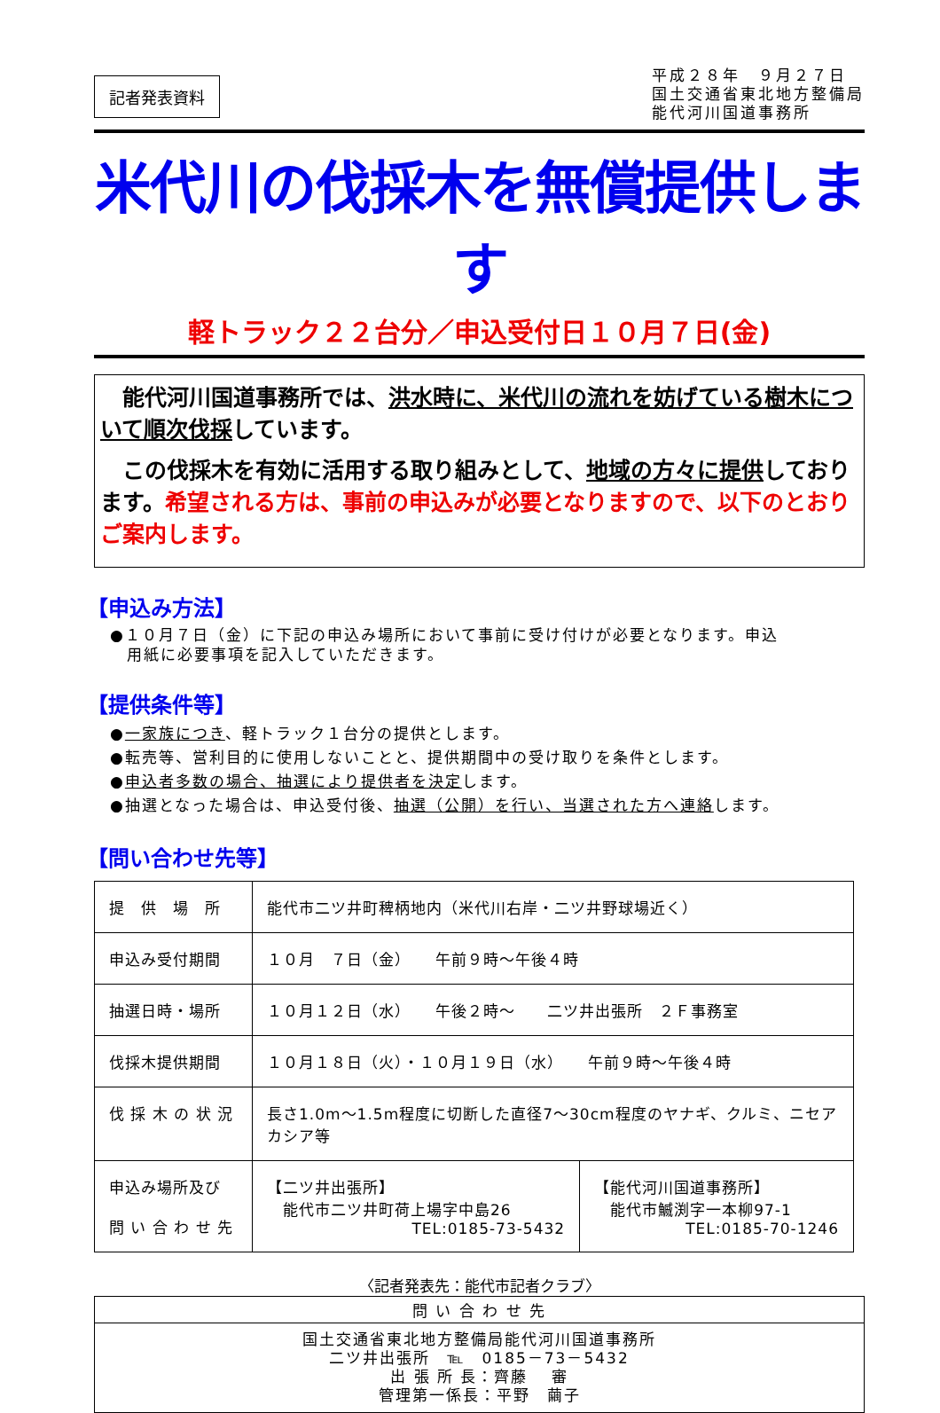記者発表資料
平成２８年　９月２７日
国土交通省東北地方整備局
能代河川国道事務所
米代川の伐採木を無償提供します
軽トラック２２台分／申込受付日１０月７日(金)
　能代河川国道事務所では、洪水時に、米代川の流れを妨げている樹木について順次伐採しています。
　この伐採木を有効に活用する取り組みとして、地域の方々に提供しております。希望される方は、事前の申込みが必要となりますので、以下のとおりご案内します。
【申込み方法】
●１０月７日（金）に下記の申込み場所において事前に受け付けが必要となります。申込
　用紙に必要事項を記入していただきます。
【提供条件等】
●一家族につき、軽トラック１台分の提供とします。
●転売等、営利目的に使用しないことと、提供期間中の受け取りを条件とします。
●申込者多数の場合、抽選により提供者を決定します。
●抽選となった場合は、申込受付後、抽選（公開）を行い、当選された方へ連絡します。
【問い合わせ先等】
| 提 供 場 所 | 能代市二ツ井町稗柄地内（米代川右岸・二ツ井野球場近く） | |
| 申込み受付期間 | １０月 ７日（金） 午前９時～午後４時 | |
| 抽選日時・場所 | １０月１２日（水） 午後２時～ 二ツ井出張所 ２Ｆ事務室 | |
| 伐採木提供期間 | １０月１８日（火）・１０月１９日（水） 午前９時～午後４時 | |
| 伐 採 木 の 状 況 | 長さ1.0m～1.5m程度に切断した直径7～30cm程度のヤナギ、クルミ、ニセアカシア等 | |
| 申込み場所及び 問 い 合 わ せ 先 | 【二ツ井出張所】 能代市二ツ井町荷上場字中島26 TEL:0185-73-5432 | 【能代河川国道事務所】 能代市鰄渕字一本柳97-1 TEL:0185-70-1246 |
〈記者発表先：能代市記者クラブ〉
問 い 合 わ せ 先
国土交通省東北地方整備局能代河川国道事務所
二ツ井出張所　℡　0185－73－5432
出 張 所 長：齊藤　 審
管理第一係長：平野　繭子